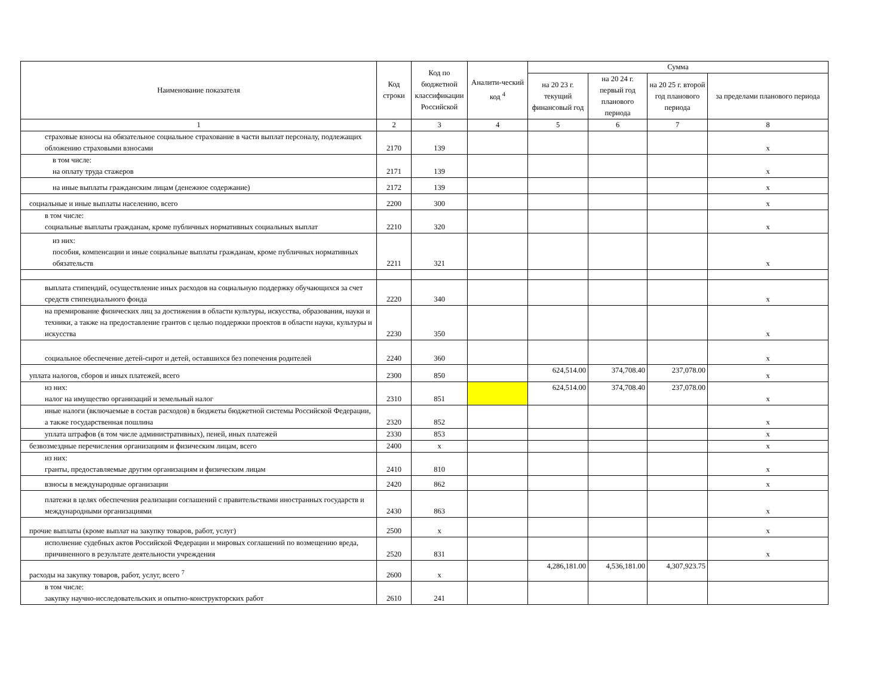| Наименование показателя | Код строки | Код по бюджетной классификации Российской | Аналити-ческий код <sup>4</sup> | Сумма | | | |
| --- | --- | --- | --- | --- | --- | --- | --- |
| | | | | на 20 23 г. текущий финансовый год | на 20 24 г. первый год планового периода | на 20 25 г. второй год планового периода | за пределами планового периода |
| 1 | 2 | 3 | 4 | 5 | 6 | 7 | 8 |
| страховые взносы на обязательное социальное страхование в части выплат персоналу, подлежащих обложению страховыми взносами | 2170 | 139 | | | | | x |
| в том числе: на оплату труда стажеров | 2171 | 139 | | | | | x |
| на иные выплаты гражданским лицам (денежное содержание) | 2172 | 139 | | | | | x |
| социальные и иные выплаты населению, всего | 2200 | 300 | | | | | x |
| в том числе: социальные выплаты гражданам, кроме публичных нормативных социальных выплат | 2210 | 320 | | | | | x |
| из них: пособия, компенсации и иные социальные выплаты гражданам, кроме публичных нормативных обязательств | 2211 | 321 | | | | | x |
| выплата стипендий, осуществление иных расходов на социальную поддержку обучающихся за счет средств стипендиального фонда | 2220 | 340 | | | | | x |
| на премирование физических лиц за достижения в области культуры, искусства, образования, науки и техники, а также на предоставление грантов с целью поддержки проектов в области науки, культуры и искусства | 2230 | 350 | | | | | x |
| социальное обеспечение детей-сирот и детей, оставшихся без попечения родителей | 2240 | 360 | | | | | x |
| уплата налогов, сборов и иных платежей, всего | 2300 | 850 | | 624,514.00 | 374,708.40 | 237,078.00 | x |
| из них: налог на имущество организаций и земельный налог | 2310 | 851 | | 624,514.00 | 374,708.40 | 237,078.00 | x |
| иные налоги (включаемые в состав расходов) в бюджеты бюджетной системы Российской Федерации, а также государственная пошлина | 2320 | 852 | | | | | x |
| уплата штрафов (в том числе административных), пеней, иных платежей | 2330 | 853 | | | | | x |
| безвозмездные перечисления организациям и физическим лицам, всего | 2400 | x | | | | | x |
| из них: гранты, предоставляемые другим организациям и физическим лицам | 2410 | 810 | | | | | x |
| взносы в международные организации | 2420 | 862 | | | | | x |
| платежи в целях обеспечения реализации соглашений с правительствами иностранных государств и международными организациями | 2430 | 863 | | | | | x |
| прочие выплаты (кроме выплат на закупку товаров, работ, услуг) | 2500 | x | | | | | x |
| исполнение судебных актов Российской Федерации и мировых соглашений по возмещению вреда, причиненного в результате деятельности учреждения | 2520 | 831 | | | | | x |
| расходы на закупку товаров, работ, услуг, всего <sup>7</sup> | 2600 | x | | 4,286,181.00 | 4,536,181.00 | 4,307,923.75 | |
| в том числе: закупку научно-исследовательских и опытно-конструкторских работ | 2610 | 241 | | | | | |